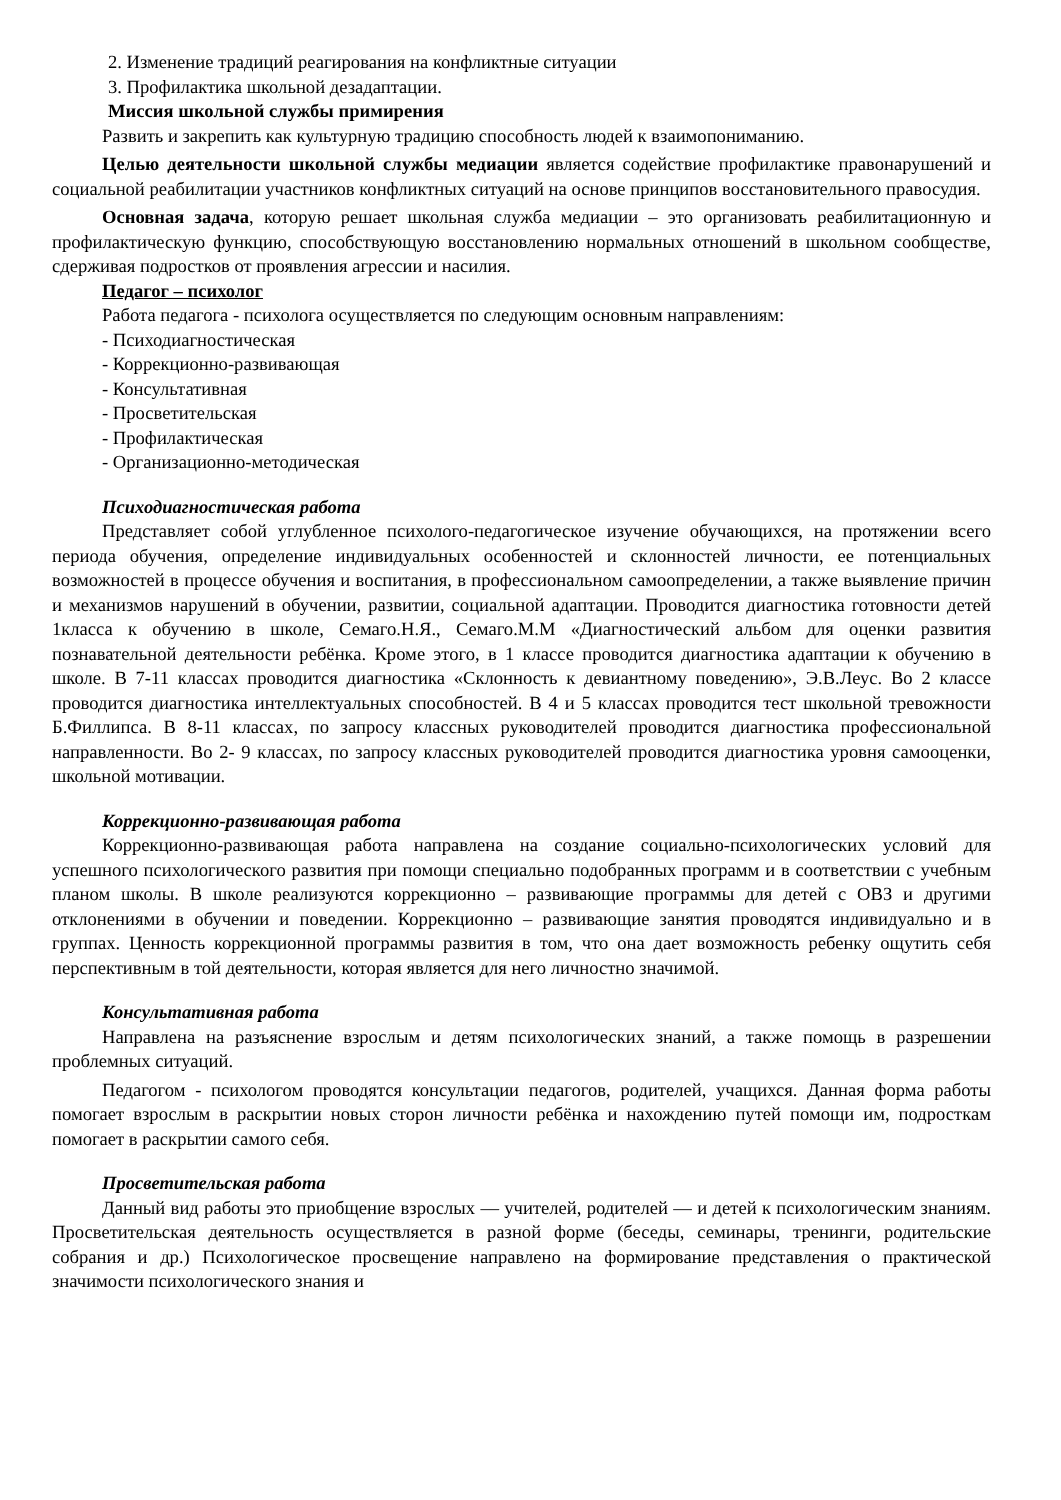2. Изменение традиций реагирования на конфликтные ситуации
3. Профилактика школьной дезадаптации.
Миссия школьной службы примирения
Развить и закрепить как культурную традицию способность людей к взаимопониманию.
Целью деятельности школьной службы медиации является содействие профилактике правонарушений и социальной реабилитации участников конфликтных ситуаций на основе принципов восстановительного правосудия.
Основная задача, которую решает школьная служба медиации – это организовать реабилитационную и профилактическую функцию, способствующую восстановлению нормальных отношений в школьном сообществе, сдерживая подростков от проявления агрессии и насилия.
Педагог – психолог
Работа педагога - психолога осуществляется по следующим основным направлениям:
- Психодиагностическая
- Коррекционно-развивающая
- Консультативная
- Просветительская
- Профилактическая
- Организационно-методическая
Психодиагностическая работа
Представляет собой углубленное психолого-педагогическое изучение обучающихся, на протяжении всего периода обучения, определение индивидуальных особенностей и склонностей личности, ее потенциальных возможностей в процессе обучения и воспитания, в профессиональном самоопределении, а также выявление причин и механизмов нарушений в обучении, развитии, социальной адаптации. Проводится диагностика готовности детей 1класса к обучению в школе, Семаго.Н.Я., Семаго.М.М «Диагностический альбом для оценки развития познавательной деятельности ребёнка. Кроме этого, в 1 классе проводится диагностика адаптации к обучению в школе. В 7-11 классах проводится диагностика «Склонность к девиантному поведению», Э.В.Леус. Во 2 классе проводится диагностика интеллектуальных способностей. В 4 и 5 классах проводится тест школьной тревожности Б.Филлипса. В 8-11 классах, по запросу классных руководителей проводится диагностика профессиональной направленности. Во 2- 9 классах, по запросу классных руководителей проводится диагностика уровня самооценки, школьной мотивации.
Коррекционно-развивающая работа
Коррекционно-развивающая работа направлена на создание социально-психологических условий для успешного психологического развития при помощи специально подобранных программ и в соответствии с учебным планом школы. В школе реализуются коррекционно – развивающие программы для детей с ОВЗ и другими отклонениями в обучении и поведении. Коррекционно – развивающие занятия проводятся индивидуально и в группах. Ценность коррекционной программы развития в том, что она дает возможность ребенку ощутить себя перспективным в той деятельности, которая является для него личностно значимой.
Консультативная работа
Направлена на разъяснение взрослым и детям психологических знаний, а также помощь в разрешении проблемных ситуаций.
Педагогом - психологом проводятся консультации педагогов, родителей, учащихся. Данная форма работы помогает взрослым в раскрытии новых сторон личности ребёнка и нахождению путей помощи им, подросткам помогает в раскрытии самого себя.
Просветительская работа
Данный вид работы это приобщение взрослых — учителей, родителей — и детей к психологическим знаниям. Просветительская деятельность осуществляется в разной форме (беседы, семинары, тренинги, родительские собрания и др.) Психологическое просвещение направлено на формирование представления о практической значимости психологического знания и